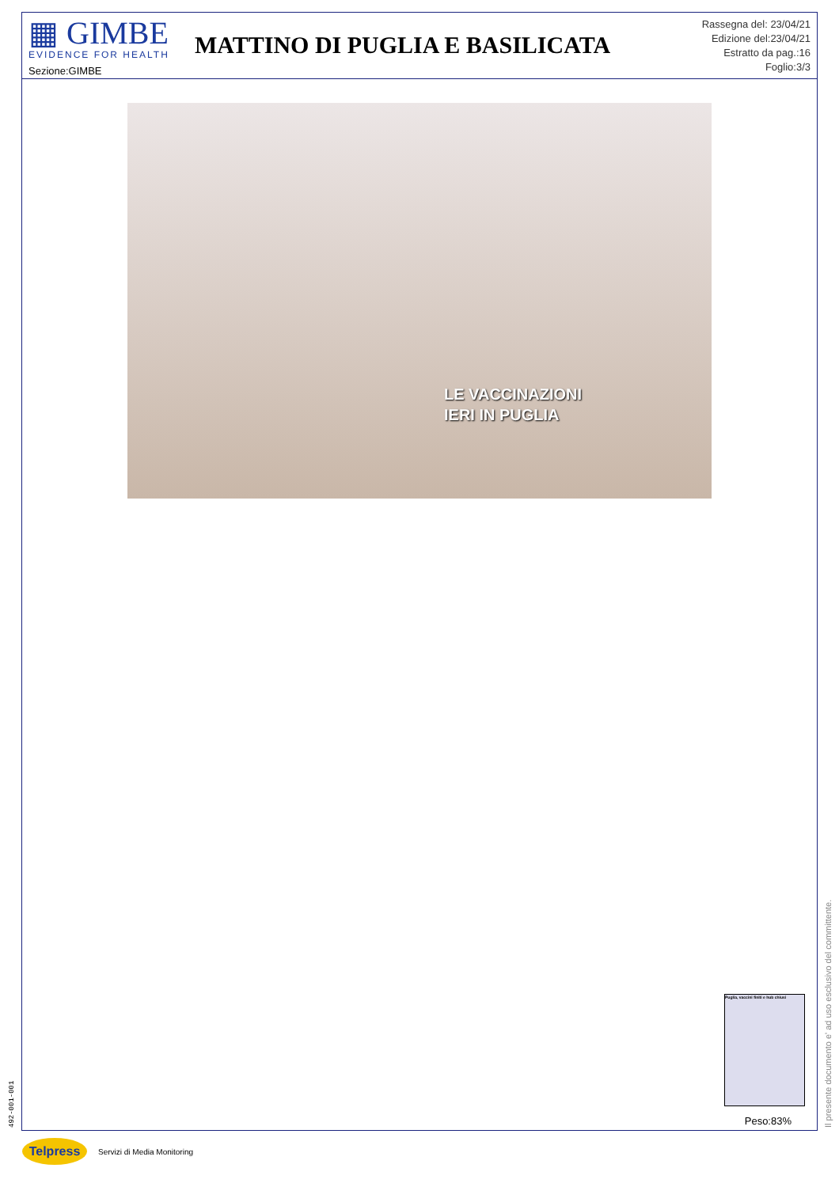▦ GIMBE
EVIDENCE FOR HEALTH
Sezione:GIMBE
MATTINO DI PUGLIA E BASILICATA
Rassegna del: 23/04/21
Edizione del:23/04/21
Estratto da pag.:16
Foglio:3/3
LE VACCINAZIONI
IERI IN PUGLIA
Puglia, vaccini finiti e hub chiusi
Peso:83%
Il presente documento e' ad uso esclusivo del committente.
492-001-001
Telpress
Servizi di Media Monitoring